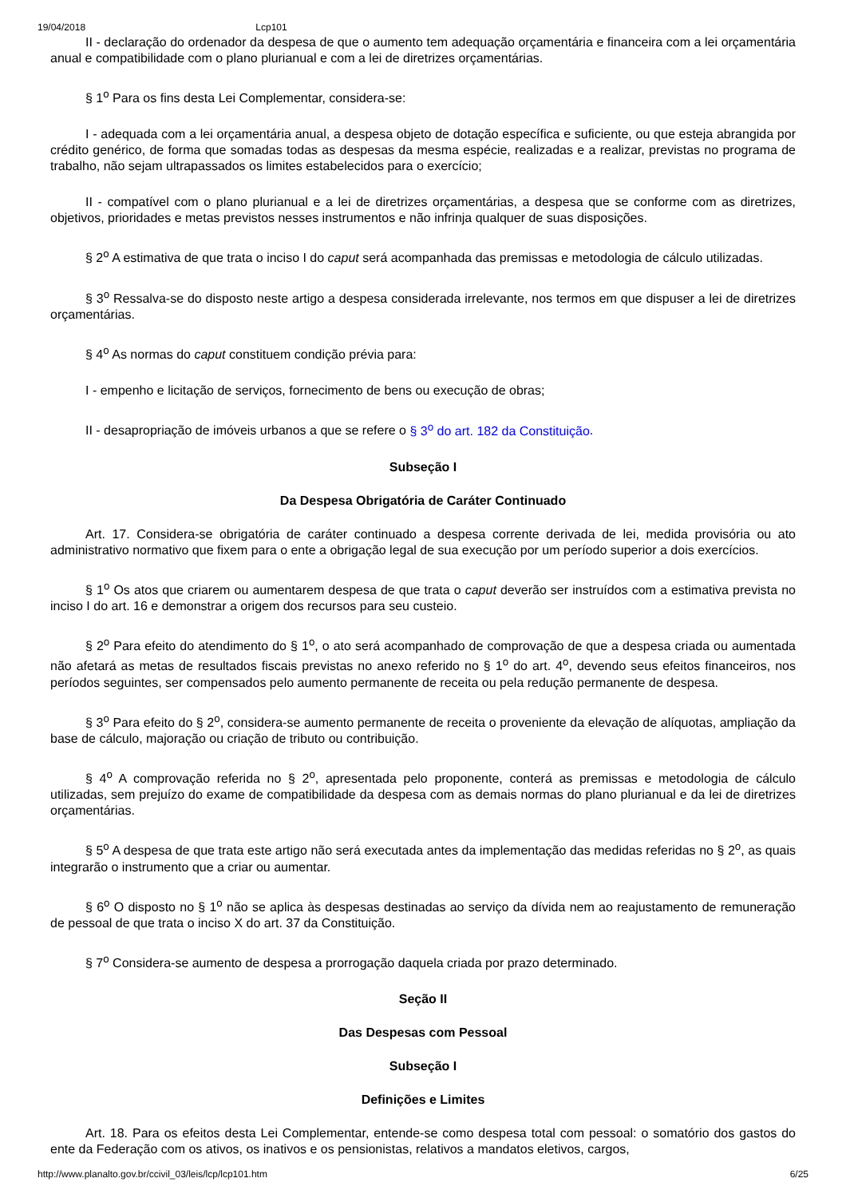19/04/2018 Lcp101
II - declaração do ordenador da despesa de que o aumento tem adequação orçamentária e financeira com a lei orçamentária anual e compatibilidade com o plano plurianual e com a lei de diretrizes orçamentárias.
§ 1<sup>o</sup> Para os fins desta Lei Complementar, considera-se:
I - adequada com a lei orçamentária anual, a despesa objeto de dotação específica e suficiente, ou que esteja abrangida por crédito genérico, de forma que somadas todas as despesas da mesma espécie, realizadas e a realizar, previstas no programa de trabalho, não sejam ultrapassados os limites estabelecidos para o exercício;
II - compatível com o plano plurianual e a lei de diretrizes orçamentárias, a despesa que se conforme com as diretrizes, objetivos, prioridades e metas previstos nesses instrumentos e não infrinja qualquer de suas disposições.
§ 2<sup>o</sup> A estimativa de que trata o inciso I do caput será acompanhada das premissas e metodologia de cálculo utilizadas.
§ 3<sup>o</sup> Ressalva-se do disposto neste artigo a despesa considerada irrelevante, nos termos em que dispuser a lei de diretrizes orçamentárias.
§ 4<sup>o</sup> As normas do caput constituem condição prévia para:
I - empenho e licitação de serviços, fornecimento de bens ou execução de obras;
II - desapropriação de imóveis urbanos a que se refere o § 3<sup>o</sup> do art. 182 da Constituição.
Subseção I
Da Despesa Obrigatória de Caráter Continuado
Art. 17. Considera-se obrigatória de caráter continuado a despesa corrente derivada de lei, medida provisória ou ato administrativo normativo que fixem para o ente a obrigação legal de sua execução por um período superior a dois exercícios.
§ 1<sup>o</sup> Os atos que criarem ou aumentarem despesa de que trata o caput deverão ser instruídos com a estimativa prevista no inciso I do art. 16 e demonstrar a origem dos recursos para seu custeio.
§ 2<sup>o</sup> Para efeito do atendimento do § 1<sup>o</sup>, o ato será acompanhado de comprovação de que a despesa criada ou aumentada não afetará as metas de resultados fiscais previstas no anexo referido no § 1<sup>o</sup> do art. 4<sup>o</sup>, devendo seus efeitos financeiros, nos períodos seguintes, ser compensados pelo aumento permanente de receita ou pela redução permanente de despesa.
§ 3<sup>o</sup> Para efeito do § 2<sup>o</sup>, considera-se aumento permanente de receita o proveniente da elevação de alíquotas, ampliação da base de cálculo, majoração ou criação de tributo ou contribuição.
§ 4<sup>o</sup> A comprovação referida no § 2<sup>o</sup>, apresentada pelo proponente, conterá as premissas e metodologia de cálculo utilizadas, sem prejuízo do exame de compatibilidade da despesa com as demais normas do plano plurianual e da lei de diretrizes orçamentárias.
§ 5<sup>o</sup> A despesa de que trata este artigo não será executada antes da implementação das medidas referidas no § 2<sup>o</sup>, as quais integrarão o instrumento que a criar ou aumentar.
§ 6<sup>o</sup> O disposto no § 1<sup>o</sup> não se aplica às despesas destinadas ao serviço da dívida nem ao reajustamento de remuneração de pessoal de que trata o inciso X do art. 37 da Constituição.
§ 7<sup>o</sup> Considera-se aumento de despesa a prorrogação daquela criada por prazo determinado.
Seção II
Das Despesas com Pessoal
Subseção I
Definições e Limites
Art. 18. Para os efeitos desta Lei Complementar, entende-se como despesa total com pessoal: o somatório dos gastos do ente da Federação com os ativos, os inativos e os pensionistas, relativos a mandatos eletivos, cargos,
http://www.planalto.gov.br/ccivil_03/leis/lcp/lcp101.htm 6/25